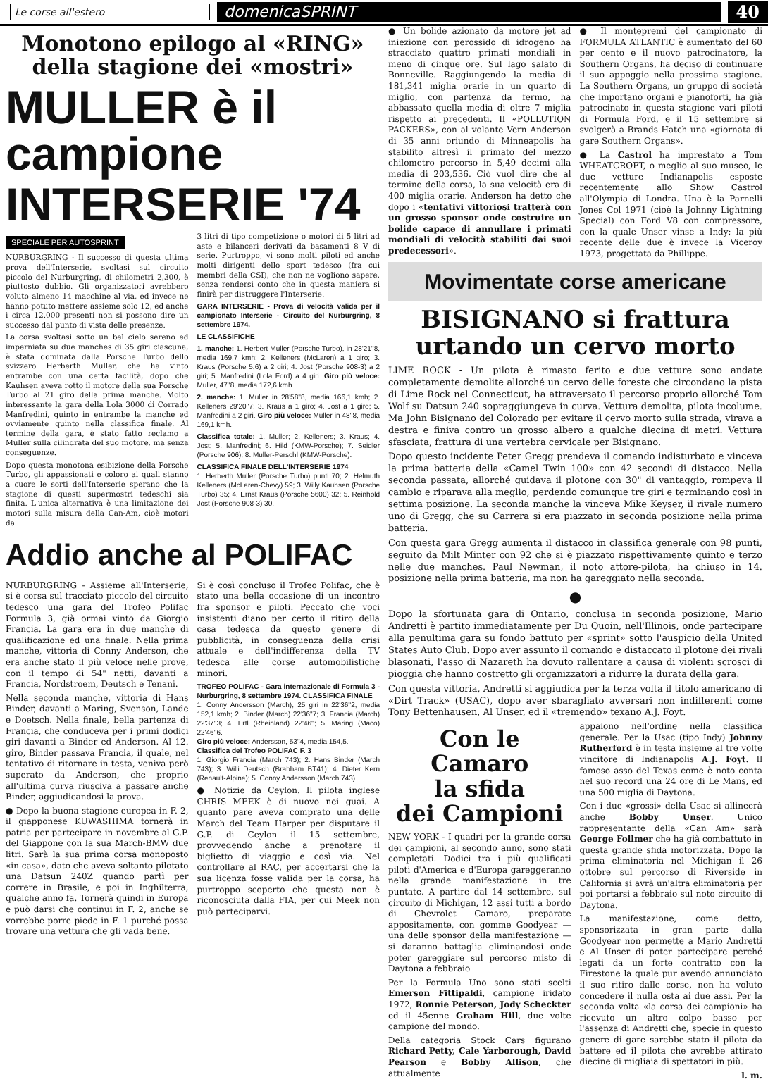Le corse all'estero
domenicaSPRINT 40
Monotono epilogo al «RING»
della stagione dei «mostri»
MULLER è il campione
INTERSERIE '74
SPECIALE PER AUTOSPRINT
NURBURGRING - Il successo di questa ultima prova dell'Interserie, svoltasi sul circuito piccolo del Nurburgring, di chilometri 2,300, è piuttosto dubbio. Gli organizzatori avrebbero voluto almeno 14 macchine al via, ed invece ne hanno potuto mettere assieme solo 12, ed anche i circa 12.000 presenti non si possono dire un successo dal punto di vista delle presenze.
La corsa svoltasi sotto un bel cielo sereno ed imperniata su due manches di 35 giri ciascuna, è stata dominata dalla Porsche Turbo dello svizzero Herberth Muller, che ha vinto entrambe con una certa facilità, dopo che Kauhsen aveva rotto il motore della sua Porsche Turbo al 21 giro della prima manche. Molto interessante la gara della Lola 3000 di Corrado Manfredini, quinto in entrambe la manche ed ovviamente quinto nella classifica finale. Al termine della gara, è stato fatto reclamo a Muller sulla cilindrata del suo motore, ma senza conseguenze.
Dopo questa monotona esibizione della Porsche Turbo, gli appassionati e coloro ai quali stanno a cuore le sorti dell'Interserie sperano che la stagione di questi supermostri tedeschi sia finita. L'unica alternativa è una limitazione dei motori sulla misura della Can-Am, cioè motori da
3 litri di tipo competizione o motori di 5 litri ad aste e bilanceri derivati da basamenti 8 V di serie. Purtroppo, vi sono molti piloti ed anche molti dirigenti dello sport tedesco (fra cui membri della CSI), che non ne vogliono sapere, senza rendersi conto che in questa maniera si finirà per distruggere l'Interserie.
GARA INTERSERIE - Prova di velocità valida per il campionato Interserie - Circuito del Nurburgring, 8 settembre 1974.
LE CLASSIFICHE
1. manche: 1. Herbert Muller (Porsche Turbo), in 28'21''8, media 169,7 kmh; 2. Kelleners (McLaren) a 1 giro; 3. Kraus (Porsche 5,6) a 2 giri; 4. Jost (Porsche 908-3) a 2 giri; 5. Manfredini (Lola Ford) a 4 giri. Giro più veloce: Muller, 47''8, media 172,6 kmh.
2. manche: 1. Muller in 28'58''8, media 166,1 kmh; 2. Kelleners 29'20''7; 3. Kraus a 1 giro; 4. Jost a 1 giro; 5. Manfredini a 2 giri. Giro più veloce: Muller in 48''8, media 169,1 kmh.
Classifica totale: 1. Muller; 2. Kelleners; 3. Kraus; 4. Jost; 5. Manfredini; 6. Hild (KMW-Porsche); 7. Seidler (Porsche 906); 8. Muller-Perschl (KMW-Porsche).
CLASSIFICA FINALE DELL'INTERSERIE 1974
1. Herberth Muller (Porsche Turbo) punti 70; 2. Helmuth Kelleners (McLaren-Chevy) 59; 3. Willy Kauhsen (Porsche Turbo) 35; 4. Ernst Kraus (Porsche 5600) 32; 5. Reinhold Jost (Porsche 908-3) 30.
Addio anche al POLIFAC
NURBURGRING - Assieme all'Interserie, si è corsa sul tracciato piccolo del circuito tedesco una gara del Trofeo Polifac Formula 3, già ormai vinto da Giorgio Francia. La gara era in due manche di qualificazione ed una finale. Nella prima manche, vittoria di Conny Anderson, che era anche stato il più veloce nelle prove, con il tempo di 54" netti, davanti a Francia, Nordstroem, Deutsch e Tenani.
Nella seconda manche, vittoria di Hans Binder, davanti a Maring, Svenson, Lande e Doetsch. Nella finale, bella partenza di Francia, che conduceva per i primi dodici giri davanti a Binder ed Anderson. Al 12. giro, Binder passava Francia, il quale, nel tentativo di ritornare in testa, veniva però superato da Anderson, che proprio all'ultima curva riusciva a passare anche Binder, aggiudicandosi la prova.
● Dopo la buona stagione europea in F. 2, il giapponese KUWASHIMA tornerà in patria per partecipare in novembre al G.P. del Giappone con la sua March-BMW due litri. Sarà la sua prima corsa monoposto «in casa», dato che aveva soltanto pilotato una Datsun 240Z quando partì per correre in Brasile, e poi in Inghilterra, qualche anno fa. Tornerà quindi in Europa e può darsi che continui in F. 2, anche se vorrebbe porre piede in F. 1 purché possa trovare una vettura che gli vada bene.
Si è così concluso il Trofeo Polifac, che è stato una bella occasione di un incontro fra sponsor e piloti. Peccato che voci insistenti diano per certo il ritiro della casa tedesca da questo genere di pubblicità, in conseguenza della crisi attuale e dell'indifferenza della TV tedesca alle corse automobilistiche minori.
TROFEO POLIFAC - Gara internazionale di Formula 3 - Nurburgring, 8 settembre 1974. CLASSIFICA FINALE
1. Conny Andersson (March), 25 giri in 22'36''2, media 152,1 kmh; 2. Binder (March) 22'36''7; 3. Francia (March) 22'37''3; 4. Ertl (Rheinland) 22'46''; 5. Maring (Maco) 22'46''6.
Giro più veloce: Andersson, 53''4, media 154,5.
Classifica del Trofeo POLIFAC F. 3
1. Giorgio Francia (March 743); 2. Hans Binder (March 743); 3. Willi Deutsch (Brabham BT41); 4. Dieter Kern (Renault-Alpine); 5. Conny Andersson (March 743).
● Notizie da Ceylon. Il pilota inglese CHRIS MEEK è di nuovo nei guai. A quanto pare aveva comprato una delle March del Team Harper per disputare il G.P. di Ceylon il 15 settembre, provvedendo anche a prenotare il biglietto di viaggio e così via. Nel controllare al RAC, per accertarsi che la sua licenza fosse valida per la corsa, ha purtroppo scoperto che questa non è riconosciuta dalla FIA, per cui Meek non può parteciparvi.
● Un bolide azionato da motore jet ad iniezione con perossido di idrogeno ha stracciato quattro primati mondiali in meno di cinque ore. Sul lago salato di Bonneville. Raggiungendo la media di 181,341 miglia orarie in un quarto di miglio, con partenza da fermo, ha abbassato quella media di oltre 7 miglia rispetto ai precedenti. Il «POLLUTION PACKERS», con al volante Vern Anderson di 35 anni oriundo di Minneapolis ha stabilito altresì il primato del mezzo chilometro percorso in 5,49 decimi alla media di 203,536. Ciò vuol dire che al termine della corsa, la sua velocità era di 400 miglia orarie. Anderson ha detto che dopo i «tentativi vittoriosi tratterà con un grosso sponsor onde costruire un bolide capace di annullare i primati mondiali di velocità stabiliti dai suoi predecessori».
● Il montepremi del campionato di FORMULA ATLANTIC è aumentato del 60 per cento e il nuovo patrocinatore, la Southern Organs, ha deciso di continuare il suo appoggio nella prossima stagione. La Southern Organs, un gruppo di società che importano organi e pianoforti, ha già patrocinato in questa stagione vari piloti di Formula Ford, e il 15 settembre si svolgerà a Brands Hatch una «giornata di gare Southern Organs».
● La Castrol ha imprestato a Tom WHEATCROFT, o meglio al suo museo, le due vetture Indianapolis esposte recentemente allo Show Castrol all'Olympia di Londra. Una è la Parnelli Jones Col 1971 (cioè la Johnny Lightning Special) con Ford V8 con compressore, con la quale Unser vinse a Indy; la più recente delle due è invece la Viceroy 1973, progettata da Phillippe.
Movimentate corse americane
BISIGNANO si frattura
urtando un cervo morto
LIME ROCK - Un pilota è rimasto ferito e due vetture sono andate completamente demolite allorché un cervo delle foreste che circondano la pista di Lime Rock nel Connecticut, ha attraversato il percorso proprio allorché Tom Wolf su Datsun 240 sopraggiungeva in curva. Vettura demolita, pilota incolume. Ma John Bisignano del Colorado per evitare il cervo morto sulla strada, virava a destra e finiva contro un grosso albero a qualche diecina di metri. Vettura sfasciata, frattura di una vertebra cervicale per Bisignano.
Dopo questo incidente Peter Gregg prendeva il comando indisturbato e vinceva la prima batteria della «Camel Twin 100» con 42 secondi di distacco. Nella seconda passata, allorché guidava il plotone con 30" di vantaggio, rompeva il cambio e riparava alla meglio, perdendo comunque tre giri e terminando così in settima posizione. La seconda manche la vinceva Mike Keyser, il rivale numero uno di Gregg, che su Carrera si era piazzato in seconda posizione nella prima batteria.
Con questa gara Gregg aumenta il distacco in classifica generale con 98 punti, seguito da Milt Minter con 92 che si è piazzato rispettivamente quinto e terzo nelle due manches. Paul Newman, il noto attore-pilota, ha chiuso in 14. posizione nella prima batteria, ma non ha gareggiato nella seconda.
●
Dopo la sfortunata gara di Ontario, conclusa in seconda posizione, Mario Andretti è partito immediatamente per Du Quoin, nell'Illinois, onde partecipare alla penultima gara su fondo battuto per «sprint» sotto l'auspicio della United States Auto Club. Dopo aver assunto il comando e distaccato il plotone dei rivali blasonati, l'asso di Nazareth ha dovuto rallentare a causa di violenti scrosci di pioggia che hanno costretto gli organizzatori a ridurre la durata della gara.
Con questa vittoria, Andretti si aggiudica per la terza volta il titolo americano di «Dirt Track» (USAC), dopo aver sbaragliato avversari non indifferenti come Tony Bettenhausen, Al Unser, ed il «tremendo» texano A.J. Foyt.
Con le Camaro
la sfida
dei Campioni
NEW YORK - I quadri per la grande corsa dei campioni, al secondo anno, sono stati completati. Dodici tra i più qualificati piloti d'America e d'Europa gareggeranno nella grande manifestazione in tre puntate. A partire dal 14 settembre, sul circuito di Michigan, 12 assi tutti a bordo di Chevrolet Camaro, preparate appositamente, con gomme Goodyear — una delle sponsor della manifestazione — si daranno battaglia eliminandosi onde poter gareggiare sul percorso misto di Daytona a febbraio
Per la Formula Uno sono stati scelti Emerson Fittipaldi, campione iridato 1972, Ronnie Peterson, Jody Scheckter ed il 45enne Graham Hill, due volte campione del mondo.
Della categoria Stock Cars figurano Richard Petty, Cale Yarborough, David Pearson e Bobby Allison, che attualmente
appaiono nell'ordine nella classifica generale. Per la Usac (tipo Indy) Johnny Rutherford è in testa insieme al tre volte vincitore di Indianapolis A.J. Foyt. Il famoso asso del Texas come è noto conta nel suo record una 24 ore di Le Mans, ed una 500 miglia di Daytona.
Con i due «grossi» della Usac si allineerà anche Bobby Unser. Unico rappresentante della «Can Am» sarà George Follmer che ha già combattuto in questa grande sfida motorizzata. Dopo la prima eliminatoria nel Michigan il 26 ottobre sul percorso di Riverside in California si avrà un'altra eliminatoria per poi portarsi a febbraio sul noto circuito di Daytona.
La manifestazione, come detto, sponsorizzata in gran parte dalla Goodyear non permette a Mario Andretti e Al Unser di poter partecipare perché legati da un forte contratto con la Firestone la quale pur avendo annunciato il suo ritiro dalle corse, non ha voluto concedere il nulla osta ai due assi. Per la seconda volta «la corsa dei campioni» ha ricevuto un altro colpo basso per l'assenza di Andretti che, specie in questo genere di gare sarebbe stato il pilota da battere ed il pilota che avrebbe attirato diecine di migliaia di spettatori in più.
l. m.